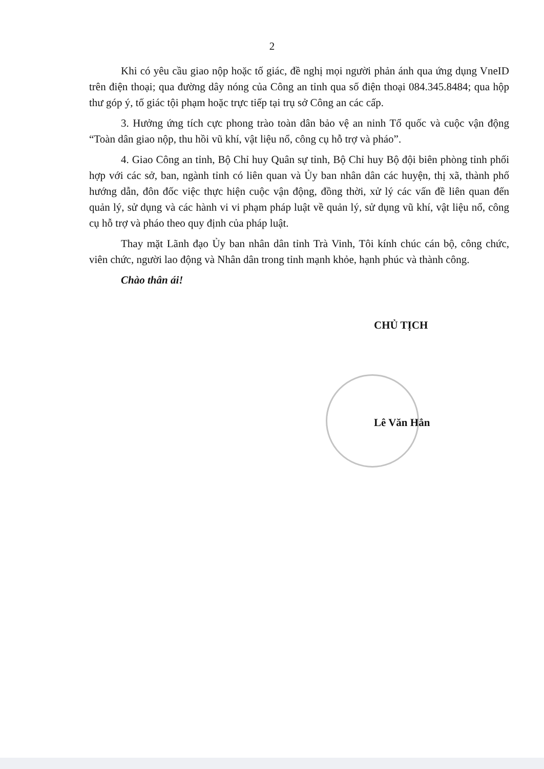2
Khi có yêu cầu giao nộp hoặc tố giác, đề nghị mọi người phản ánh qua ứng dụng VneID trên điện thoại; qua đường dây nóng của Công an tỉnh qua số điện thoại 084.345.8484; qua hộp thư góp ý, tố giác tội phạm hoặc trực tiếp tại trụ sở Công an các cấp.
3. Hưởng ứng tích cực phong trào toàn dân bảo vệ an ninh Tổ quốc và cuộc vận động “Toàn dân giao nộp, thu hồi vũ khí, vật liệu nổ, công cụ hỗ trợ và pháo”.
4. Giao Công an tỉnh, Bộ Chỉ huy Quân sự tỉnh, Bộ Chỉ huy Bộ đội biên phòng tỉnh phối hợp với các sở, ban, ngành tỉnh có liên quan và Ủy ban nhân dân các huyện, thị xã, thành phố hướng dẫn, đôn đốc việc thực hiện cuộc vận động, đồng thời, xử lý các vấn đề liên quan đến quản lý, sử dụng và các hành vi vi phạm pháp luật về quản lý, sử dụng vũ khí, vật liệu nổ, công cụ hỗ trợ và pháo theo quy định của pháp luật.
Thay mặt Lãnh đạo Ủy ban nhân dân tỉnh Trà Vinh, Tôi kính chúc cán bộ, công chức, viên chức, người lao động và Nhân dân trong tỉnh mạnh khỏe, hạnh phúc và thành công.
Chào thân ái!
CHỦ TỊCH
Lê Văn Hẳn